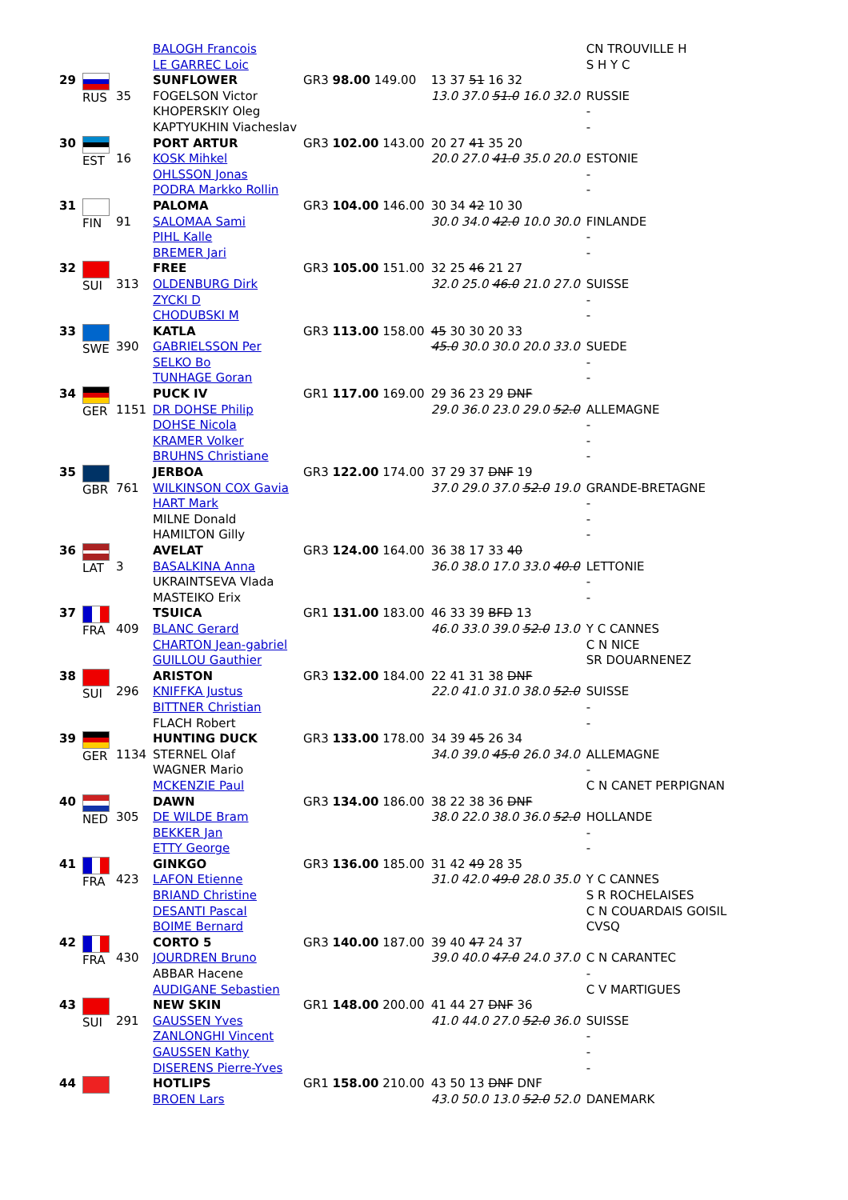| | | | BALOGH Francois LE GARREC Loic | | | CN TROUVILLE H S H Y C |
| 29 | RUS | 35 | SUNFLOWER FOGELSON Victor KHOPERSKIY Oleg KAPTYUKHIN Viacheslav | GR3 98.00 149.00 | 13 37 51 16 32 13.0 37.0 51.0 16.0 32.0 | RUSSIE - - |
| 30 | EST | 16 | PORT ARTUR KOSK Mihkel OHLSSON Jonas PODRA Markko Rollin | GR3 102.00 143.00 | 20 27 41 35 20 20.0 27.0 41.0 35.0 20.0 | ESTONIE - - |
| 31 | FIN | 91 | PALOMA SALOMAA Sami PIHL Kalle BREMER Jari | GR3 104.00 146.00 | 30 34 42 10 30 30.0 34.0 42.0 10.0 30.0 | FINLANDE - - |
| 32 | SUI | 313 | FREE OLDENBURG Dirk ZYCKI D CHODUBSKI M | GR3 105.00 151.00 | 32 25 46 21 27 32.0 25.0 46.0 21.0 27.0 | SUISSE - - |
| 33 | SWE | 390 | KATLA GABRIELSSON Per SELKO Bo TUNHAGE Goran | GR3 113.00 158.00 | 45 30 30 20 33 45.0 30.0 30.0 20.0 33.0 | SUEDE - - |
| 34 | GER | 1151 | PUCK IV DR DOHSE Philip DOHSE Nicola KRAMER Volker BRUHNS Christiane | GR1 117.00 169.00 | 29 36 23 29 DNF 29.0 36.0 23.0 29.0 52.0 | ALLEMAGNE - - - |
| 35 | GBR | 761 | JERBOA WILKINSON COX Gavia HART Mark MILNE Donald HAMILTON Gilly | GR3 122.00 174.00 | 37 29 37 DNF 19 37.0 29.0 37.0 52.0 19.0 | GRANDE-BRETAGNE - - - |
| 36 | LAT | 3 | AVELAT BASALKINA Anna UKRAINTSEVA Vlada MASTEIKO Erix | GR3 124.00 164.00 | 36 38 17 33 40 36.0 38.0 17.0 33.0 40.0 | LETTONIE - - |
| 37 | FRA | 409 | TSUICA BLANC Gerard CHARTON Jean-gabriel GUILLOU Gauthier | GR1 131.00 183.00 | 46 33 39 BFD 13 46.0 33.0 39.0 52.0 13.0 | Y C CANNES C N NICE SR DOUARNENEZ |
| 38 | SUI | 296 | ARISTON KNIFFKA Justus BITTNER Christian FLACH Robert | GR3 132.00 184.00 | 22 41 31 38 DNF 22.0 41.0 31.0 38.0 52.0 | SUISSE - - |
| 39 | GER | 1134 | HUNTING DUCK STERNEL Olaf WAGNER Mario MCKENZIE Paul | GR3 133.00 178.00 | 34 39 45 26 34 34.0 39.0 45.0 26.0 34.0 | ALLEMAGNE - C N CANET PERPIGNAN |
| 40 | NED | 305 | DAWN DE WILDE Bram BEKKER Jan ETTY George | GR3 134.00 186.00 | 38 22 38 36 DNF 38.0 22.0 38.0 36.0 52.0 | HOLLANDE - - |
| 41 | FRA | 423 | GINKGO LAFON Etienne BRIAND Christine DESANTI Pascal BOIME Bernard | GR3 136.00 185.00 | 31 42 49 28 35 31.0 42.0 49.0 28.0 35.0 | Y C CANNES S R ROCHELAISES C N COUARDAIS GOISIL CVSQ |
| 42 | FRA | 430 | CORTO 5 JOURDREN Bruno ABBAR Hacene AUDIGANE Sebastien | GR3 140.00 187.00 | 39 40 47 24 37 39.0 40.0 47.0 24.0 37.0 | C N CARANTEC - C V MARTIGUES |
| 43 | SUI | 291 | NEW SKIN GAUSSEN Yves ZANLONGHI Vincent GAUSSEN Kathy DISERENS Pierre-Yves | GR1 148.00 200.00 | 41 44 27 DNF 36 41.0 44.0 27.0 52.0 36.0 | SUISSE - - - |
| 44 | | | HOTLIPS BROEN Lars | GR1 158.00 210.00 | 43 50 13 DNF DNF 43.0 50.0 13.0 52.0 52.0 | DANEMARK |